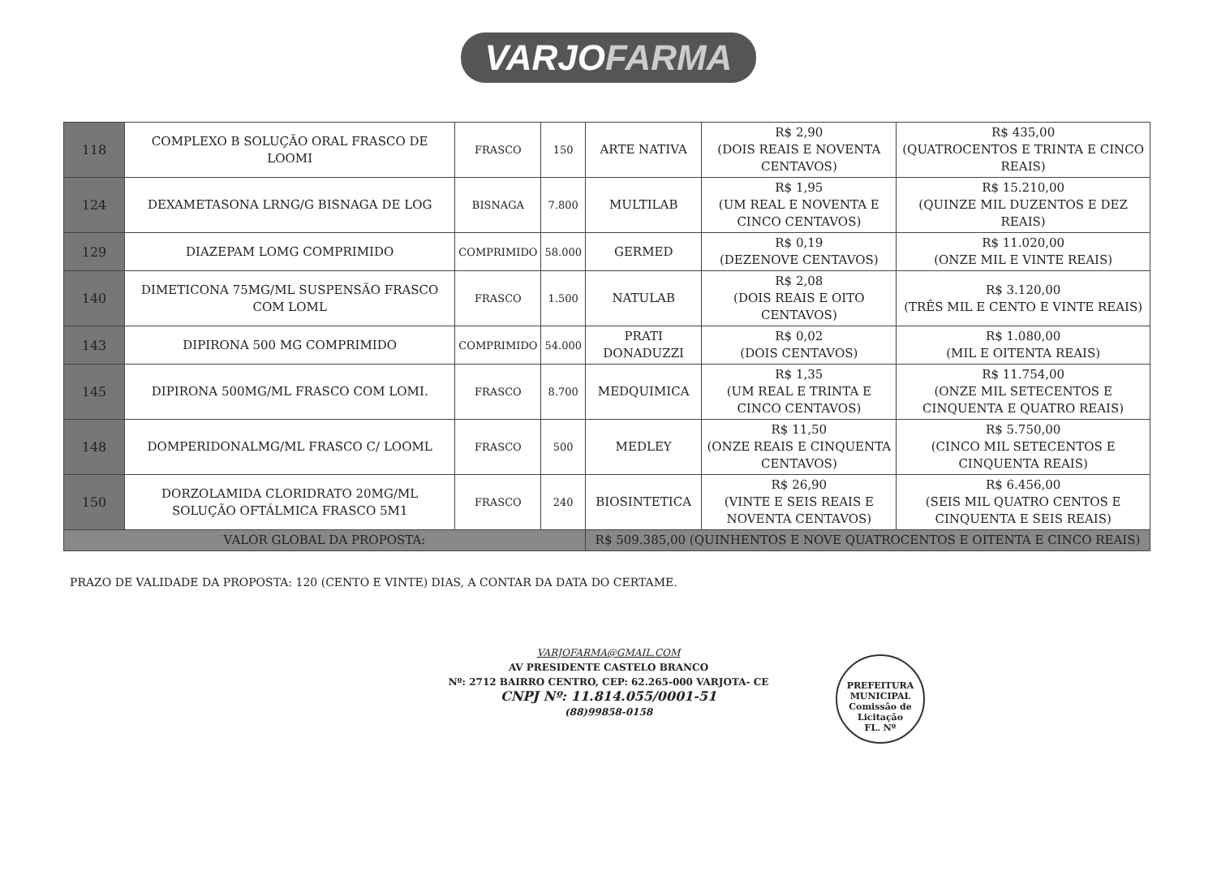VARJOFARMA
| 118 | COMPLEXO B SOLUÇÃO ORAL FRASCO DE LOOMI | FRASCO | 150 | ARTE NATIVA | R$ 2,90 (DOIS REAIS E NOVENTA CENTAVOS) | R$ 435,00 (QUATROCENTOS E TRINTA E CINCO REAIS) |
| 124 | DEXAMETASONA LRNG/G BISNAGA DE LOG | BISNAGA | 7.800 | MULTILAB | R$ 1,95 (UM REAL E NOVENTA E CINCO CENTAVOS) | R$ 15.210,00 (QUINZE MIL DUZENTOS E DEZ REAIS) |
| 129 | DIAZEPAM LOMG COMPRIMIDO | COMPRIMIDO | 58.000 | GERMED | R$ 0,19 (DEZENOVE CENTAVOS) | R$ 11.020,00 (ONZE MIL E VINTE REAIS) |
| 140 | DIMETICONA 75MG/ML SUSPENSÃO FRASCO COM LOML | FRASCO | 1.500 | NATULAB | R$ 2,08 (DOIS REAIS E OITO CENTAVOS) | R$ 3.120,00 (TRÊS MIL E CENTO E VINTE REAIS) |
| 143 | DIPIRONA 500 MG COMPRIMIDO | COMPRIMIDO | 54.000 | PRATI DONADUZZI | R$ 0,02 (DOIS CENTAVOS) | R$ 1.080,00 (MIL E OITENTA REAIS) |
| 145 | DIPIRONA 500MG/ML FRASCO COM LOMI. | FRASCO | 8.700 | MEDQUIMICA | R$ 1,35 (UM REAL E TRINTA E CINCO CENTAVOS) | R$ 11.754,00 (ONZE MIL SETECENTOS E CINQUENTA E QUATRO REAIS) |
| 148 | DOMPERIDONALMG/ML FRASCO C/ LOOML | FRASCO | 500 | MEDLEY | R$ 11,50 (ONZE REAIS E CINQUENTA CENTAVOS) | R$ 5.750,00 (CINCO MIL SETECENTOS E CINQUENTA REAIS) |
| 150 | DORZOLAMIDA CLORIDRATO 20MG/ML SOLUÇÃO OFTÁLMICA FRASCO 5M1 | FRASCO | 240 | BIOSINTETICA | R$ 26,90 (VINTE E SEIS REAIS E NOVENTA CENTAVOS) | R$ 6.456,00 (SEIS MIL QUATRO CENTOS E CINQUENTA E SEIS REAIS) |
| VALOR GLOBAL DA PROPOSTA: | | | | R$ 509.385,00 (QUINHENTOS E NOVE QUATROCENTOS E OITENTA E CINCO REAIS) | | |
PRAZO DE VALIDADE DA PROPOSTA: 120 (CENTO E VINTE) DIAS, A CONTAR DA DATA DO CERTAME.
VARJOFARMA@GMAIL.COM
AV PRESIDENTE CASTELO BRANCO
Nº: 2712 BAIRRO CENTRO, CEP: 62.265-000 VARJOTA- CE
CNPJ Nº: 11.814.055/0001-51
(88)99858-0158
PREFEITURA MUNICIPAL
Comissão de Licitação
FL. Nº